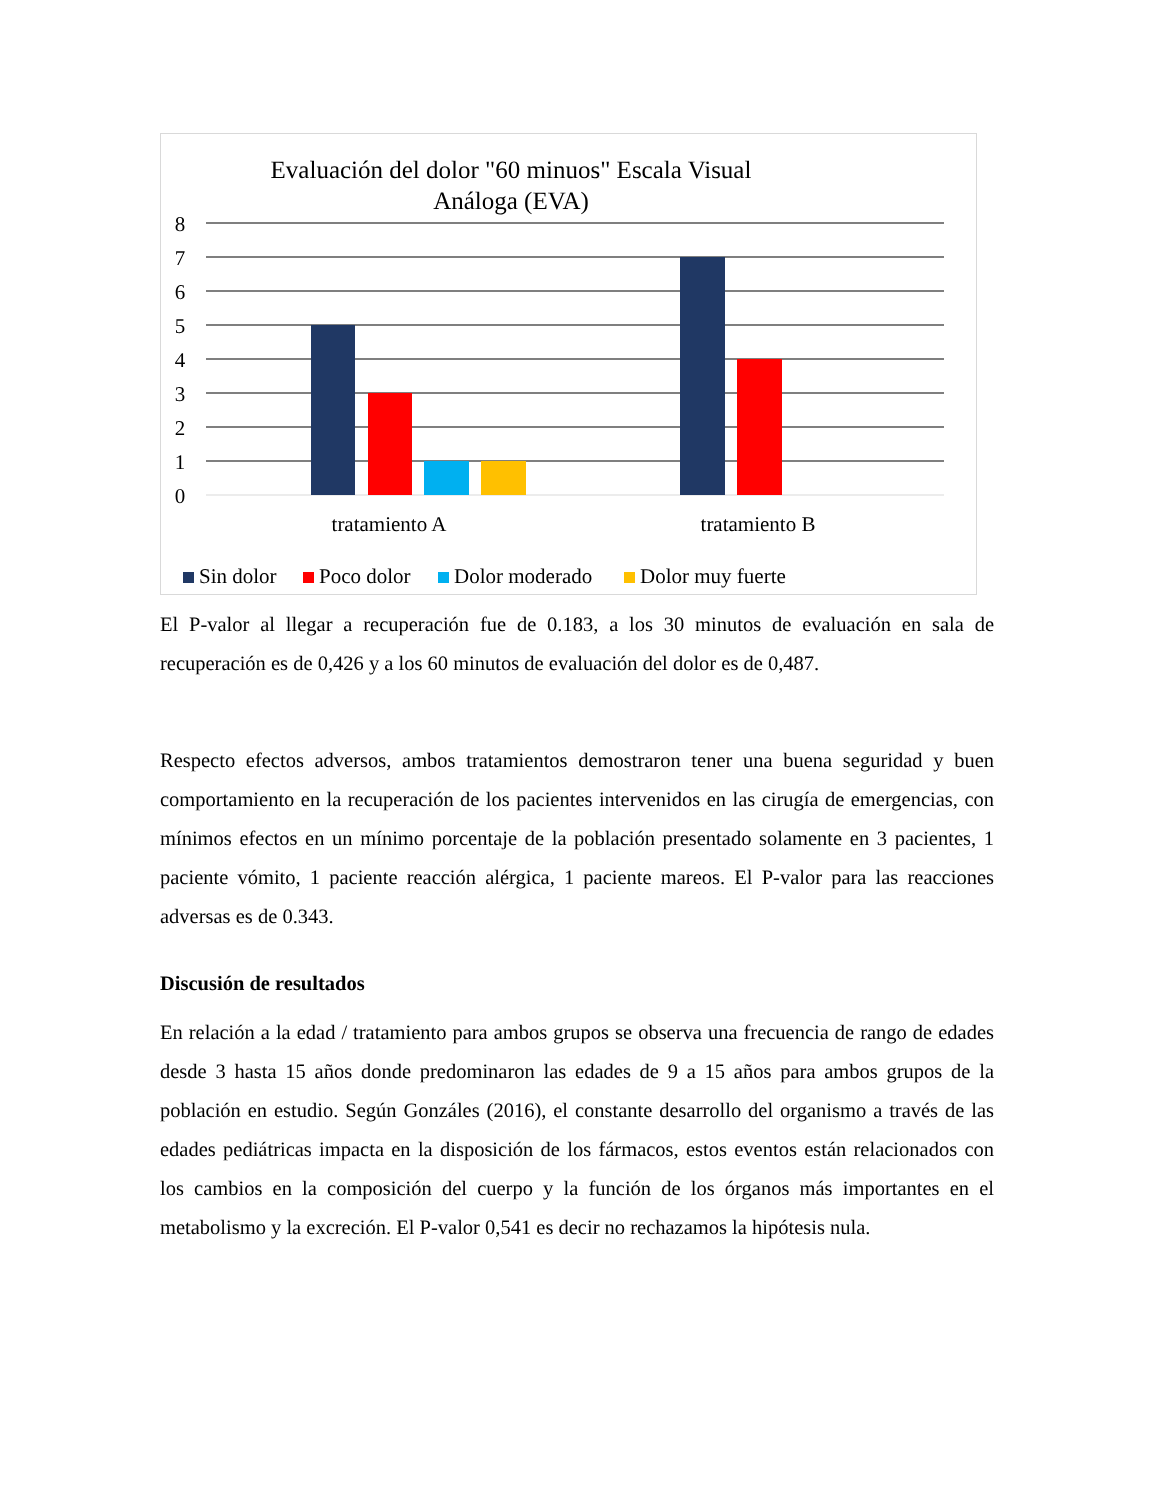Evaluación del dolor "60 minuos" Escala Visual
Análoga (EVA)
8
7
6
5
4
3
2
1
0
tratamiento A
tratamiento B
Sin dolor
Poco dolor
Dolor moderado
Dolor muy fuerte
El P-valor al llegar a recuperación fue de 0.183, a los 30 minutos de evaluación en sala de recuperación es de 0,426 y a los 60 minutos de evaluación del dolor es de 0,487.
Respecto efectos adversos, ambos tratamientos demostraron tener una buena seguridad y buen comportamiento en la recuperación de los pacientes intervenidos en las cirugía de emergencias, con mínimos efectos en un mínimo porcentaje de la población presentado solamente en 3 pacientes, 1 paciente vómito, 1 paciente reacción alérgica, 1 paciente mareos. El P-valor para las reacciones adversas es de 0.343.
Discusión de resultados
En relación a la edad / tratamiento para ambos grupos se observa una frecuencia de rango de edades desde 3 hasta 15 años donde predominaron las edades de 9 a 15 años para ambos grupos de la población en estudio. Según Gonzáles (2016), el constante desarrollo del organismo a través de las edades pediátricas impacta en la disposición de los fármacos, estos eventos están relacionados con los cambios en la composición del cuerpo y la función de los órganos más importantes en el metabolismo y la excreción. El P-valor 0,541 es decir no rechazamos la hipótesis nula.